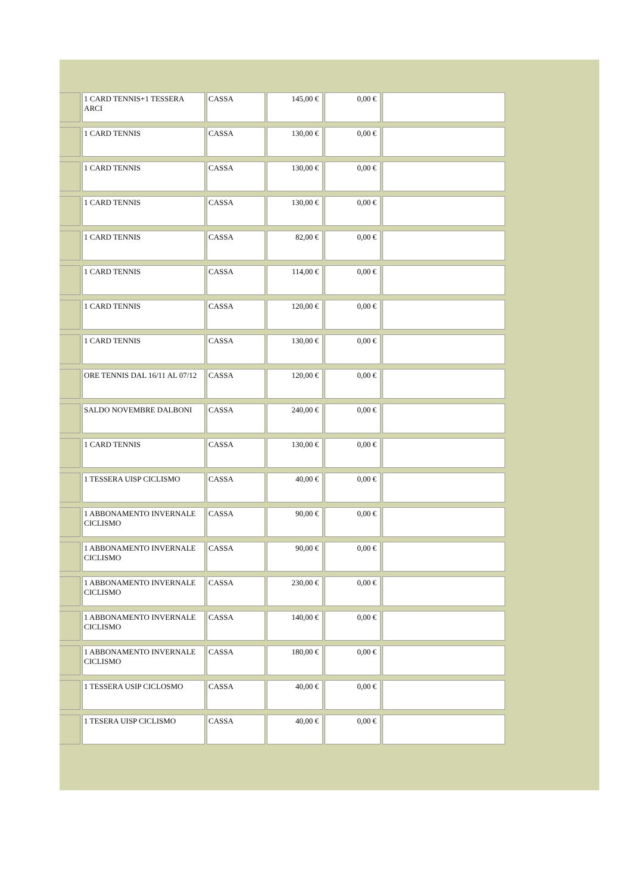| | 1 CARD TENNIS+1 TESSERA ARCI | CASSA | 145,00 € | 0,00 € | |
| | 1 CARD TENNIS | CASSA | 130,00 € | 0,00 € | |
| | 1 CARD TENNIS | CASSA | 130,00 € | 0,00 € | |
| | 1 CARD TENNIS | CASSA | 130,00 € | 0,00 € | |
| | 1 CARD TENNIS | CASSA | 82,00 € | 0,00 € | |
| | 1 CARD TENNIS | CASSA | 114,00 € | 0,00 € | |
| | 1 CARD TENNIS | CASSA | 120,00 € | 0,00 € | |
| | 1 CARD TENNIS | CASSA | 130,00 € | 0,00 € | |
| | ORE TENNIS DAL 16/11 AL 07/12 | CASSA | 120,00 € | 0,00 € | |
| | SALDO NOVEMBRE DALBONI | CASSA | 240,00 € | 0,00 € | |
| | 1 CARD TENNIS | CASSA | 130,00 € | 0,00 € | |
| | 1 TESSERA UISP CICLISMO | CASSA | 40,00 € | 0,00 € | |
| | 1 ABBONAMENTO INVERNALE CICLISMO | CASSA | 90,00 € | 0,00 € | |
| | 1 ABBONAMENTO INVERNALE CICLISMO | CASSA | 90,00 € | 0,00 € | |
| | 1 ABBONAMENTO INVERNALE CICLISMO | CASSA | 230,00 € | 0,00 € | |
| | 1 ABBONAMENTO INVERNALE CICLISMO | CASSA | 140,00 € | 0,00 € | |
| | 1 ABBONAMENTO INVERNALE CICLISMO | CASSA | 180,00 € | 0,00 € | |
| | 1 TESSERA USIP CICLOSMO | CASSA | 40,00 € | 0,00 € | |
| | 1 TESERA UISP CICLISMO | CASSA | 40,00 € | 0,00 € | |